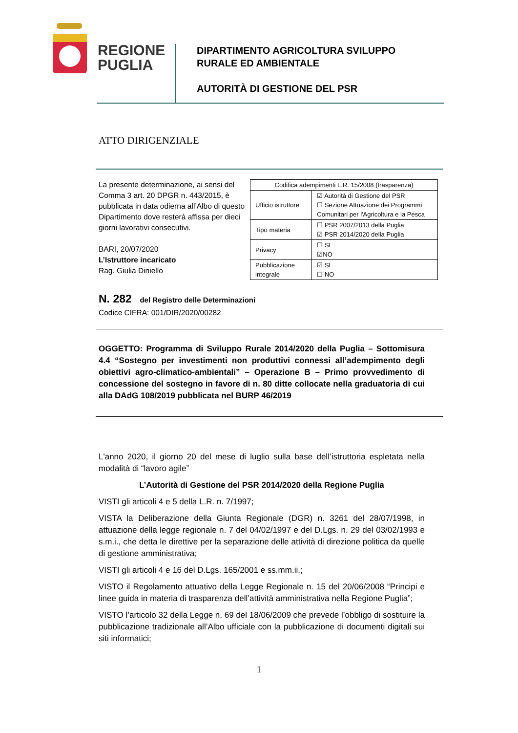REGIONE
PUGLIA
DIPARTIMENTO AGRICOLTURA SVILUPPO
RURALE ED AMBIENTALE
AUTORITÀ DI GESTIONE DEL PSR
ATTO DIRIGENZIALE
La presente determinazione, ai sensi del Comma 3 art. 20 DPGR n. 443/2015, è pubblicata in data odierna all’Albo di questo Dipartimento dove resterà affissa per dieci giorni lavorativi consecutivi.
BARI, 20/07/2020
L’Istruttore incaricato
Rag. Giulia Diniello
| Codifica adempimenti L.R. 15/2008 (trasparenza) | |
| Ufficio istruttore | ☑ Autorità di Gestione del PSR ☐ Sezione Attuazione dei Programmi Comunitari per l'Agricoltura e la Pesca |
| Tipo materia | ☐ PSR 2007/2013 della Puglia ☑ PSR 2014/2020 della Puglia |
| Privacy | ☐ SI ☑NO |
| Pubblicazione integrale | ☑ SI ☐ NO |
N. 282 del Registro delle Determinazioni
Codice CIFRA: 001/DIR/2020/00282
OGGETTO: Programma di Sviluppo Rurale 2014/2020 della Puglia – Sottomisura 4.4 “Sostegno per investimenti non produttivi connessi all’adempimento degli obiettivi agro-climatico-ambientali” – Operazione B – Primo provvedimento di concessione del sostegno in favore di n. 80 ditte collocate nella graduatoria di cui alla DAdG 108/2019 pubblicata nel BURP 46/2019
L'anno 2020, il giorno 20 del mese di luglio sulla base dell’istruttoria espletata nella modalità di “lavoro agile”
L’Autorità di Gestione del PSR 2014/2020 della Regione Puglia
VISTI gli articoli 4 e 5 della L.R. n. 7/1997;
VISTA la Deliberazione della Giunta Regionale (DGR) n. 3261 del 28/07/1998, in attuazione della legge regionale n. 7 del 04/02/1997 e del D.Lgs. n. 29 del 03/02/1993 e s.m.i., che detta le direttive per la separazione delle attività di direzione politica da quelle di gestione amministrativa;
VISTI gli articoli 4 e 16 del D.Lgs. 165/2001 e ss.mm.ii.;
VISTO il Regolamento attuativo della Legge Regionale n. 15 del 20/06/2008 “Principi e linee guida in materia di trasparenza dell’attività amministrativa nella Regione Puglia”;
VISTO l’articolo 32 della Legge n. 69 del 18/06/2009 che prevede l’obbligo di sostituire la pubblicazione tradizionale all’Albo ufficiale con la pubblicazione di documenti digitali sui siti informatici;
1